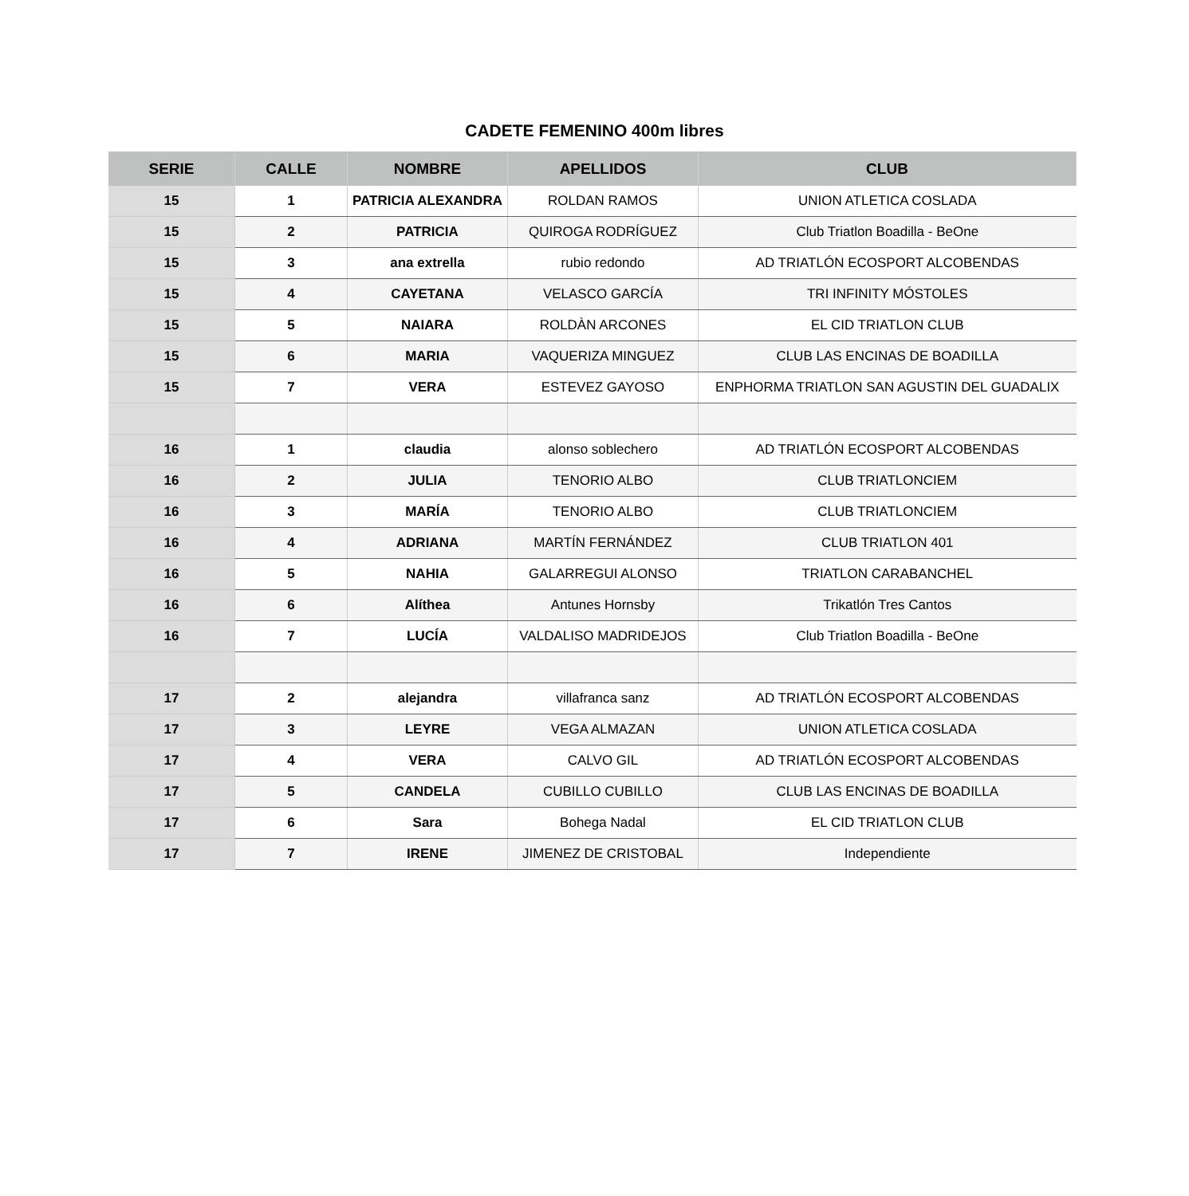CADETE FEMENINO 400m libres
| SERIE | CALLE | NOMBRE | APELLIDOS | CLUB |
| --- | --- | --- | --- | --- |
| 15 | 1 | PATRICIA ALEXANDRA | ROLDAN RAMOS | UNION ATLETICA COSLADA |
| 15 | 2 | PATRICIA | QUIROGA RODRÍGUEZ | Club Triatlon Boadilla - BeOne |
| 15 | 3 | ana extrella | rubio redondo | AD TRIATLÓN ECOSPORT ALCOBENDAS |
| 15 | 4 | CAYETANA | VELASCO GARCÍA | TRI INFINITY MÓSTOLES |
| 15 | 5 | NAIARA | ROLDÀN ARCONES | EL CID TRIATLON CLUB |
| 15 | 6 | MARIA | VAQUERIZA MINGUEZ | CLUB LAS ENCINAS DE BOADILLA |
| 15 | 7 | VERA | ESTEVEZ GAYOSO | ENPHORMA TRIATLON SAN AGUSTIN DEL GUADALIX |
| 16 | 1 | claudia | alonso soblechero | AD TRIATLÓN ECOSPORT ALCOBENDAS |
| 16 | 2 | JULIA | TENORIO ALBO | CLUB TRIATLONCIEM |
| 16 | 3 | MARÍA | TENORIO ALBO | CLUB TRIATLONCIEM |
| 16 | 4 | ADRIANA | MARTÍN FERNÁNDEZ | CLUB TRIATLON 401 |
| 16 | 5 | NAHIA | GALARREGUI ALONSO | TRIATLON CARABANCHEL |
| 16 | 6 | Alíthea | Antunes Hornsby | Trikatlón Tres Cantos |
| 16 | 7 | LUCÍA | VALDALISO MADRIDEJOS | Club Triatlon Boadilla - BeOne |
| 17 | 2 | alejandra | villafranca sanz | AD TRIATLÓN ECOSPORT ALCOBENDAS |
| 17 | 3 | LEYRE | VEGA ALMAZAN | UNION ATLETICA COSLADA |
| 17 | 4 | VERA | CALVO GIL | AD TRIATLÓN ECOSPORT ALCOBENDAS |
| 17 | 5 | CANDELA | CUBILLO CUBILLO | CLUB LAS ENCINAS DE BOADILLA |
| 17 | 6 | Sara | Bohega Nadal | EL CID TRIATLON CLUB |
| 17 | 7 | IRENE | JIMENEZ DE CRISTOBAL | Independiente |